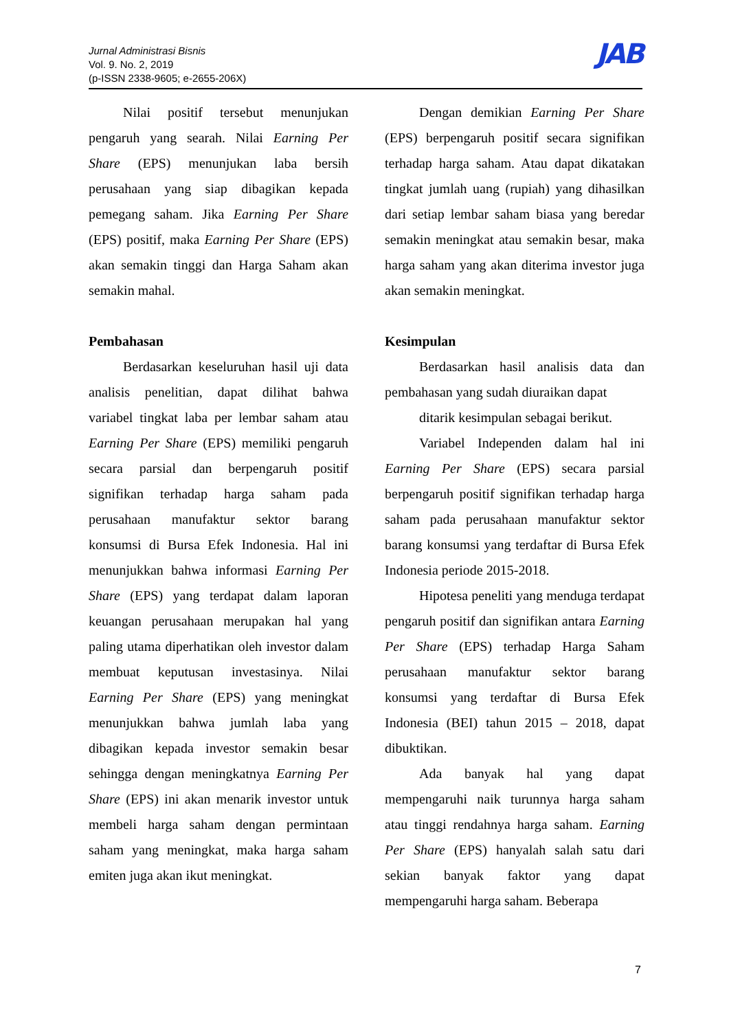Jurnal Administrasi Bisnis
Vol. 9. No. 2, 2019
(p-ISSN 2338-9605; e-2655-206X)
JAB
Nilai positif tersebut menunjukan pengaruh yang searah. Nilai Earning Per Share (EPS) menunjukan laba bersih perusahaan yang siap dibagikan kepada pemegang saham. Jika Earning Per Share (EPS) positif, maka Earning Per Share (EPS) akan semakin tinggi dan Harga Saham akan semakin mahal.
Pembahasan
Berdasarkan keseluruhan hasil uji data analisis penelitian, dapat dilihat bahwa variabel tingkat laba per lembar saham atau Earning Per Share (EPS) memiliki pengaruh secara parsial dan berpengaruh positif signifikan terhadap harga saham pada perusahaan manufaktur sektor barang konsumsi di Bursa Efek Indonesia. Hal ini menunjukkan bahwa informasi Earning Per Share (EPS) yang terdapat dalam laporan keuangan perusahaan merupakan hal yang paling utama diperhatikan oleh investor dalam membuat keputusan investasinya. Nilai Earning Per Share (EPS) yang meningkat menunjukkan bahwa jumlah laba yang dibagikan kepada investor semakin besar sehingga dengan meningkatnya Earning Per Share (EPS) ini akan menarik investor untuk membeli harga saham dengan permintaan saham yang meningkat, maka harga saham emiten juga akan ikut meningkat.
Dengan demikian Earning Per Share (EPS) berpengaruh positif secara signifikan terhadap harga saham. Atau dapat dikatakan tingkat jumlah uang (rupiah) yang dihasilkan dari setiap lembar saham biasa yang beredar semakin meningkat atau semakin besar, maka harga saham yang akan diterima investor juga akan semakin meningkat.
Kesimpulan
Berdasarkan hasil analisis data dan pembahasan yang sudah diuraikan dapat
ditarik kesimpulan sebagai berikut.
Variabel Independen dalam hal ini Earning Per Share (EPS) secara parsial berpengaruh positif signifikan terhadap harga saham pada perusahaan manufaktur sektor barang konsumsi yang terdaftar di Bursa Efek Indonesia periode 2015-2018.
Hipotesa peneliti yang menduga terdapat pengaruh positif dan signifikan antara Earning Per Share (EPS) terhadap Harga Saham perusahaan manufaktur sektor barang konsumsi yang terdaftar di Bursa Efek Indonesia (BEI) tahun 2015 – 2018, dapat dibuktikan.
Ada banyak hal yang dapat mempengaruhi naik turunnya harga saham atau tinggi rendahnya harga saham. Earning Per Share (EPS) hanyalah salah satu dari sekian banyak faktor yang dapat mempengaruhi harga saham. Beberapa
7